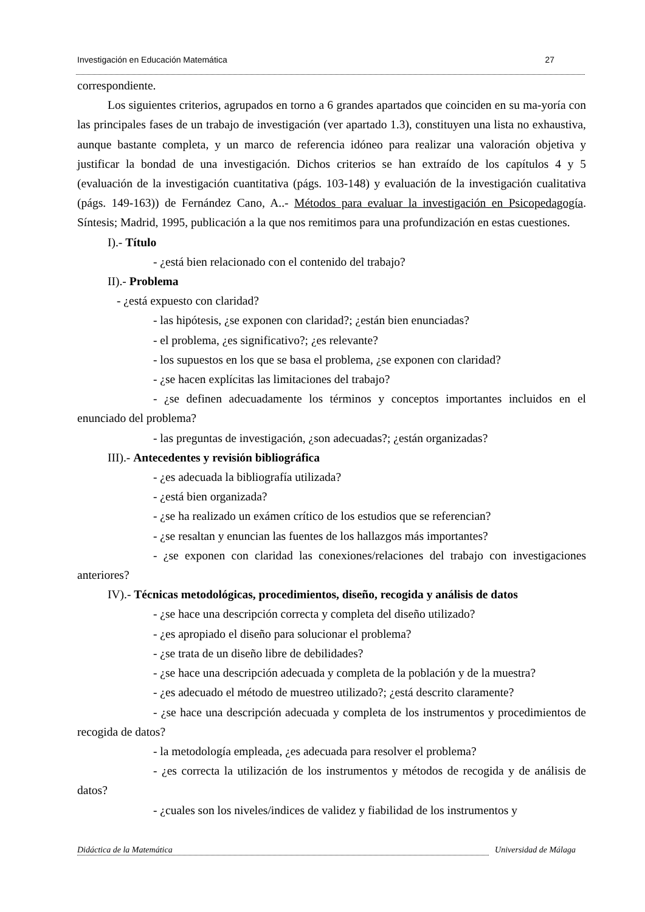Investigación en Educación Matemática 27
correspondiente.
Los siguientes criterios, agrupados en torno a 6 grandes apartados que coinciden en su ma-yoría con las principales fases de un trabajo de investigación (ver apartado 1.3), constituyen una lista no exhaustiva, aunque bastante completa, y un marco de referencia idóneo para realizar una valoración objetiva y justificar la bondad de una investigación. Dichos criterios se han extraído de los capítulos 4 y 5 (evaluación de la investigación cuantitativa (págs. 103-148) y evaluación de la investigación cualitativa (págs. 149-163)) de Fernández Cano, A..- Métodos para evaluar la investigación en Psicopedagogía. Síntesis; Madrid, 1995, publicación a la que nos remitimos para una profundización en estas cuestiones.
I).- Título
- ¿está bien relacionado con el contenido del trabajo?
II).- Problema
- ¿está expuesto con claridad?
- las hipótesis, ¿se exponen con claridad?; ¿están bien enunciadas?
- el problema, ¿es significativo?; ¿es relevante?
- los supuestos en los que se basa el problema, ¿se exponen con claridad?
- ¿se hacen explícitas las limitaciones del trabajo?
- ¿se definen adecuadamente los términos y conceptos importantes incluidos en el enunciado del problema?
- las preguntas de investigación, ¿son adecuadas?; ¿están organizadas?
III).- Antecedentes y revisión bibliográfica
- ¿es adecuada la bibliografía utilizada?
- ¿está bien organizada?
- ¿se ha realizado un exámen crítico de los estudios que se referencian?
- ¿se resaltan y enuncian las fuentes de los hallazgos más importantes?
- ¿se exponen con claridad las conexiones/relaciones del trabajo con investigaciones anteriores?
IV).- Técnicas metodológicas, procedimientos, diseño, recogida y análisis de datos
- ¿se hace una descripción correcta y completa del diseño utilizado?
- ¿es apropiado el diseño para solucionar el problema?
- ¿se trata de un diseño libre de debilidades?
- ¿se hace una descripción adecuada y completa de la población y de la muestra?
- ¿es adecuado el método de muestreo utilizado?; ¿está descrito claramente?
- ¿se hace una descripción adecuada y completa de los instrumentos y procedimientos de recogida de datos?
- la metodología empleada, ¿es adecuada para resolver el problema?
- ¿es correcta la utilización de los instrumentos y métodos de recogida y de análisis de datos?
- ¿cuales son los niveles/indices de validez y fiabilidad de los instrumentos y
Didáctica de la Matemática Universidad de Málaga